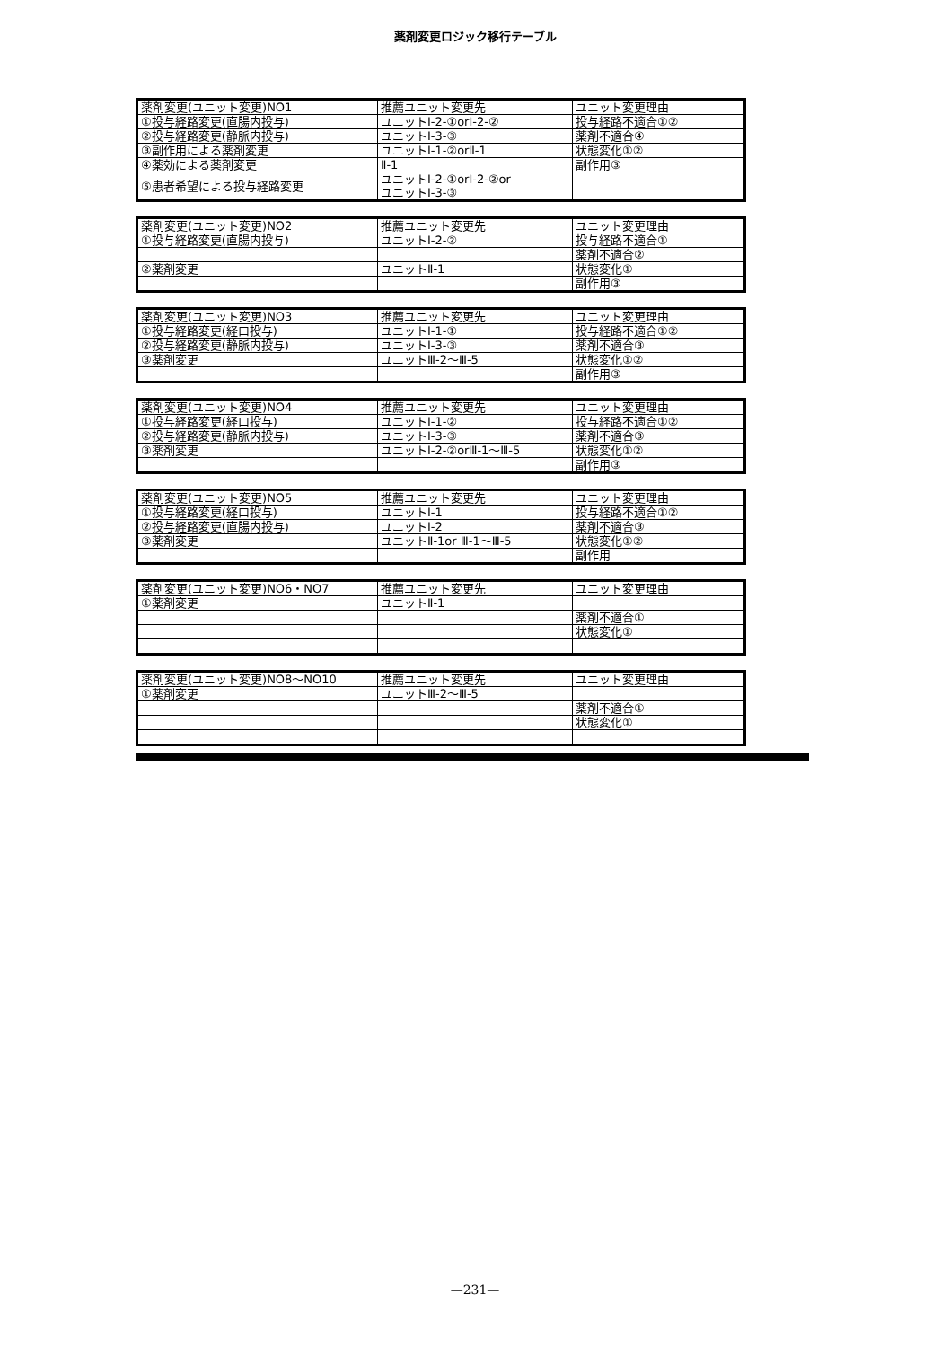薬剤変更ロジック移行テーブル
| 薬剤変更(ユニット変更)NO1 | 推薦ユニット変更先 | ユニット変更理由 |
| ①投与経路変更(直腸内投与) | ユニットⅠ-2-①orⅠ-2-② | 投与経路不適合①② |
| ②投与経路変更(静脈内投与) | ユニットⅠ-3-③ | 薬剤不適合④ |
| ③副作用による薬剤変更 | ユニットⅠ-1-②orⅡ-1 | 状態変化①② |
| ④薬効による薬剤変更 | Ⅱ-1 | 副作用③ |
| ⑤患者希望による投与経路変更 | ユニットⅠ-2-①orⅠ-2-②or ユニットⅠ-3-③ | |
| 薬剤変更(ユニット変更)NO2 | 推薦ユニット変更先 | ユニット変更理由 |
| ①投与経路変更(直腸内投与) | ユニットⅠ-2-② | 投与経路不適合① |
| | | 薬剤不適合② |
| ②薬剤変更 | ユニットⅡ-1 | 状態変化① |
| | | 副作用③ |
| 薬剤変更(ユニット変更)NO3 | 推薦ユニット変更先 | ユニット変更理由 |
| ①投与経路変更(経口投与) | ユニットⅠ-1-① | 投与経路不適合①② |
| ②投与経路変更(静脈内投与) | ユニットⅠ-3-③ | 薬剤不適合③ |
| ③薬剤変更 | ユニットⅢ-2～Ⅲ-5 | 状態変化①② |
| | | 副作用③ |
| 薬剤変更(ユニット変更)NO4 | 推薦ユニット変更先 | ユニット変更理由 |
| ①投与経路変更(経口投与) | ユニットⅠ-1-② | 投与経路不適合①② |
| ②投与経路変更(静脈内投与) | ユニットⅠ-3-③ | 薬剤不適合③ |
| ③薬剤変更 | ユニットⅠ-2-②orⅢ-1～Ⅲ-5 | 状態変化①② |
| | | 副作用③ |
| 薬剤変更(ユニット変更)NO5 | 推薦ユニット変更先 | ユニット変更理由 |
| ①投与経路変更(経口投与) | ユニットⅠ-1 | 投与経路不適合①② |
| ②投与経路変更(直腸内投与) | ユニットⅠ-2 | 薬剤不適合③ |
| ③薬剤変更 | ユニットⅡ-1or Ⅲ-1～Ⅲ-5 | 状態変化①② |
| | | 副作用 |
| 薬剤変更(ユニット変更)NO6・NO7 | 推薦ユニット変更先 | ユニット変更理由 |
| ①薬剤変更 | ユニットⅡ-1 | |
| | | 薬剤不適合① |
| | | 状態変化① |
| 薬剤変更(ユニット変更)NO8～NO10 | 推薦ユニット変更先 | ユニット変更理由 |
| ①薬剤変更 | ユニットⅢ-2～Ⅲ-5 | |
| | | 薬剤不適合① |
| | | 状態変化① |
—231—